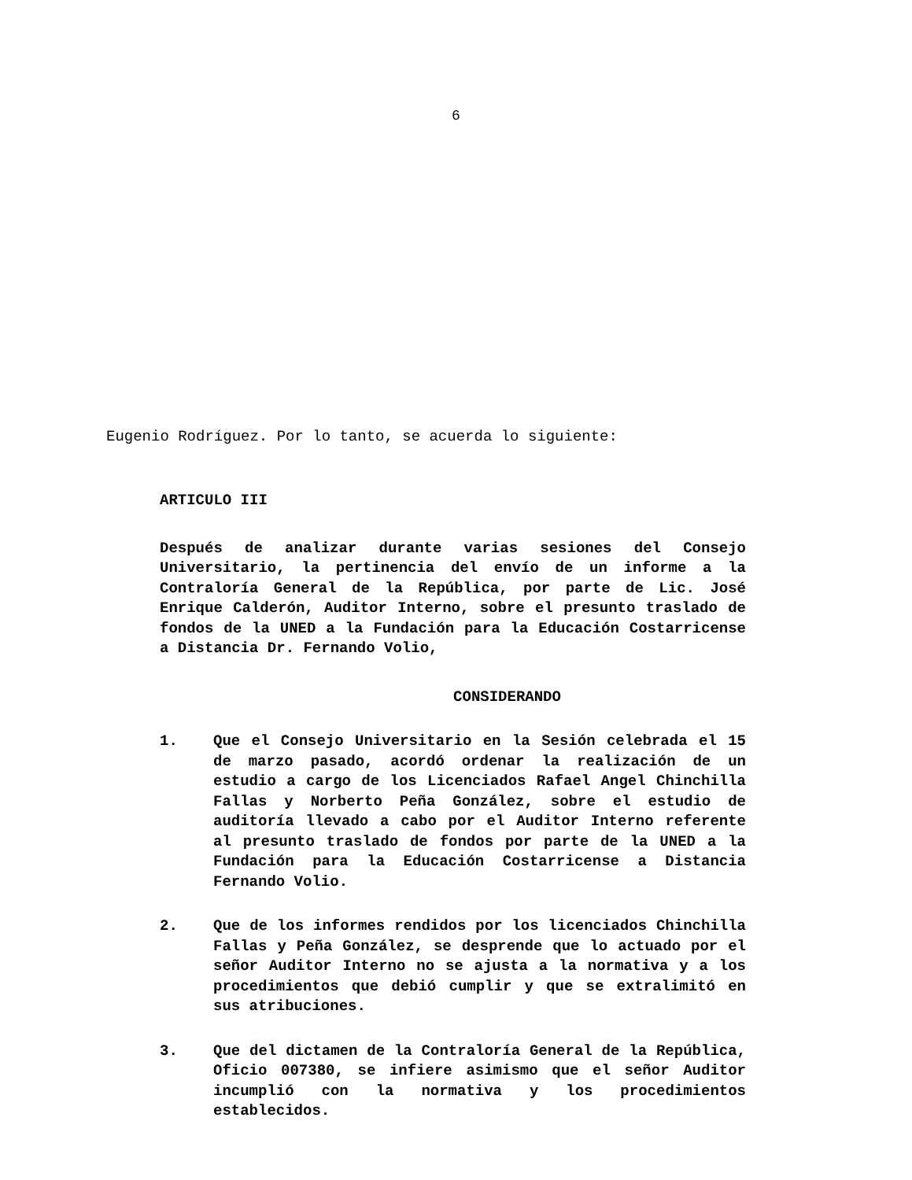6
Eugenio Rodríguez. Por lo tanto, se acuerda lo siguiente:
ARTICULO III
Después de analizar durante varias sesiones del Consejo Universitario, la pertinencia del envío de un informe a la Contraloría General de la República, por parte de Lic. José Enrique Calderón, Auditor Interno, sobre el presunto traslado de fondos de la UNED a la Fundación para la Educación Costarricense a Distancia Dr. Fernando Volio,
CONSIDERANDO
1. Que el Consejo Universitario en la Sesión celebrada el 15 de marzo pasado, acordó ordenar la realización de un estudio a cargo de los Licenciados Rafael Angel Chinchilla Fallas y Norberto Peña González, sobre el estudio de auditoría llevado a cabo por el Auditor Interno referente al presunto traslado de fondos por parte de la UNED a la Fundación para la Educación Costarricense a Distancia Fernando Volio.
2. Que de los informes rendidos por los licenciados Chinchilla Fallas y Peña González, se desprende que lo actuado por el señor Auditor Interno no se ajusta a la normativa y a los procedimientos que debió cumplir y que se extralimitó en sus atribuciones.
3. Que del dictamen de la Contraloría General de la República, Oficio 007380, se infiere asimismo que el señor Auditor incumplió con la normativa y los procedimientos establecidos.